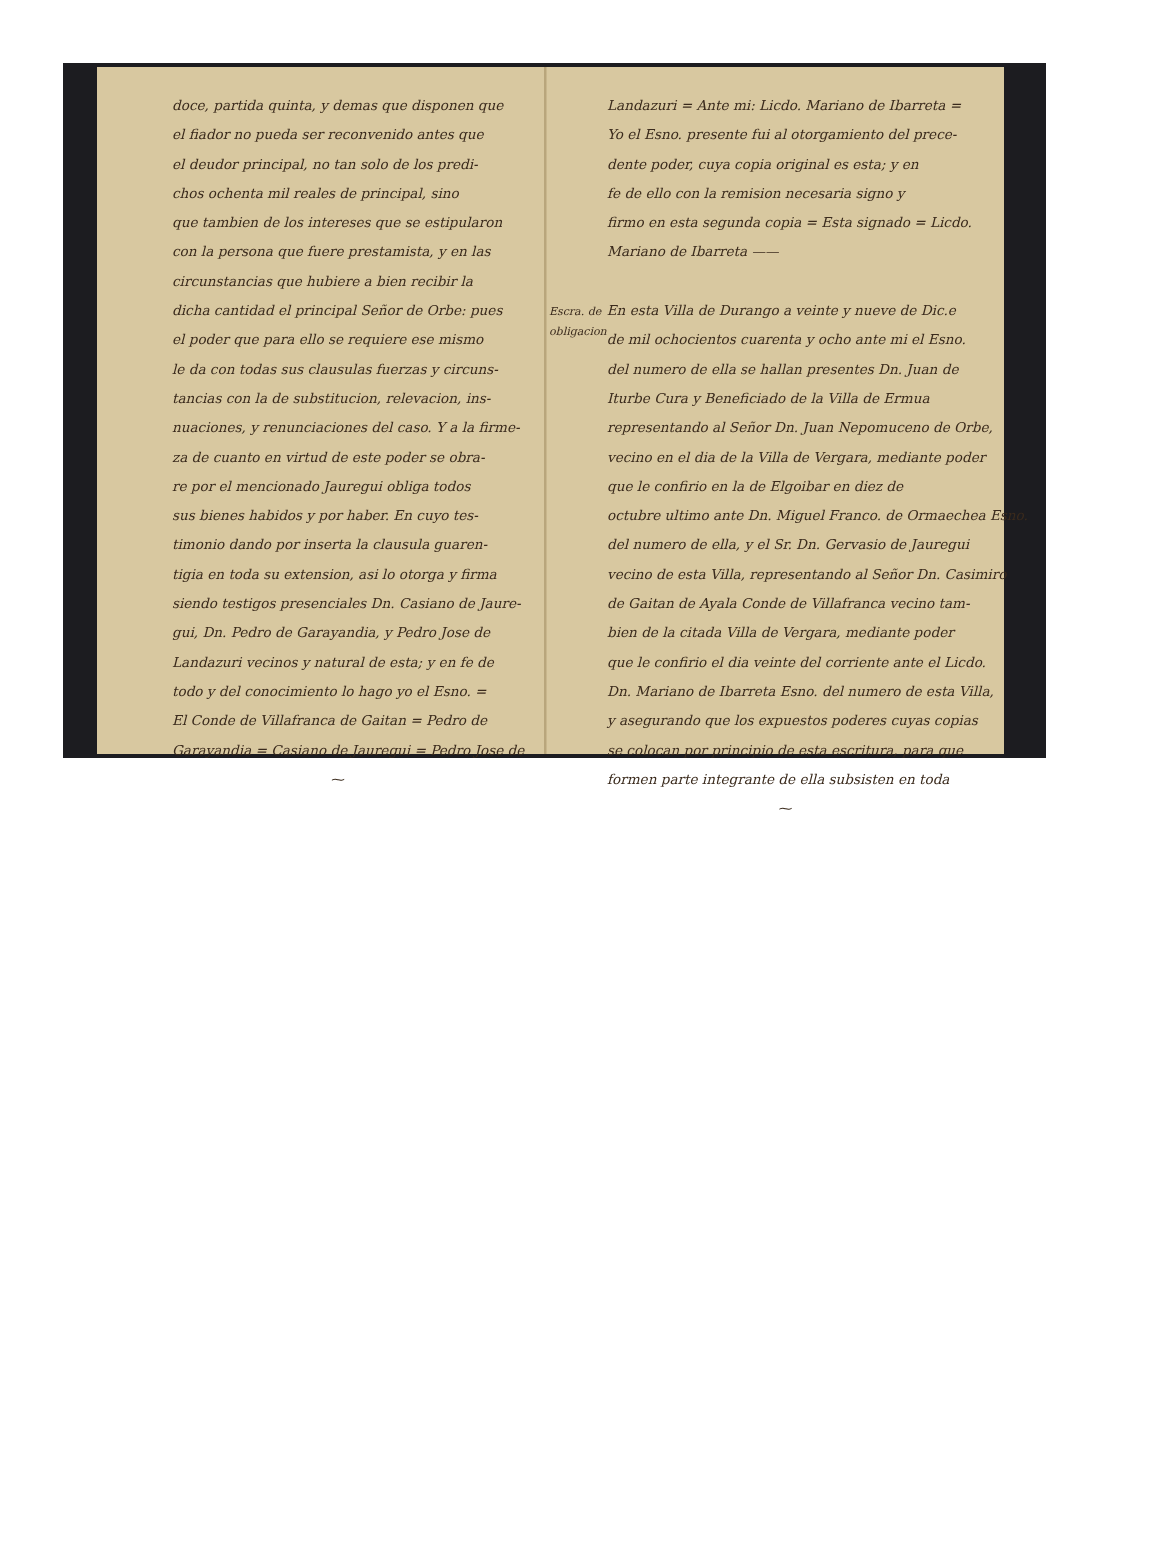doce, partida quinta, y demas que disponen que
el fiador no pueda ser reconvenido antes que
el deudor principal, no tan solo de los predi-
chos ochenta mil reales de principal, sino
que tambien de los intereses que se estipularon
con la persona que fuere prestamista, y en las
circunstancias que hubiere a bien recibir la
dicha cantidad el principal Señor de Orbe: pues
el poder que para ello se requiere ese mismo
le da con todas sus clausulas fuerzas y circuns-
tancias con la de substitucion, relevacion, ins-
nuaciones, y renunciaciones del caso. Y a la firme-
za de cuanto en virtud de este poder se obra-
re por el mencionado Jauregui obliga todos
sus bienes habidos y por haber. En cuyo tes-
timonio dando por inserta la clausula guaren-
tigia en toda su extension, asi lo otorga y firma
siendo testigos presenciales Dn. Casiano de Jaure-
gui, Dn. Pedro de Garayandia, y Pedro Jose de
Landazuri vecinos y natural de esta; y en fe de
todo y del conocimiento lo hago yo el Esno. =
El Conde de Villafranca de Gaitan = Pedro de
Garayandia = Casiano de Jauregui = Pedro Jose de
⁓
Landazuri = Ante mi: Licdo. Mariano de Ibarreta =
Yo el Esno. presente fui al otorgamiento del prece-
dente poder, cuya copia original es esta; y en
fe de ello con la remision necesaria signo y
firmo en esta segunda copia = Esta signado = Licdo.
Mariano de Ibarreta ——
Escra. de obligacion
En esta Villa de Durango a veinte y nueve de Dic.e
de mil ochocientos cuarenta y ocho ante mi el Esno.
del numero de ella se hallan presentes Dn. Juan de
Iturbe Cura y Beneficiado de la Villa de Ermua
representando al Señor Dn. Juan Nepomuceno de Orbe,
vecino en el dia de la Villa de Vergara, mediante poder
que le confirio en la de Elgoibar en diez de
octubre ultimo ante Dn. Miguel Franco. de Ormaechea Esno.
del numero de ella, y el Sr. Dn. Gervasio de Jauregui
vecino de esta Villa, representando al Señor Dn. Casimiro
de Gaitan de Ayala Conde de Villafranca vecino tam-
bien de la citada Villa de Vergara, mediante poder
que le confirio el dia veinte del corriente ante el Licdo.
Dn. Mariano de Ibarreta Esno. del numero de esta Villa,
y asegurando que los expuestos poderes cuyas copias
se colocan por principio de esta escritura, para que
formen parte integrante de ella subsisten en toda
⁓